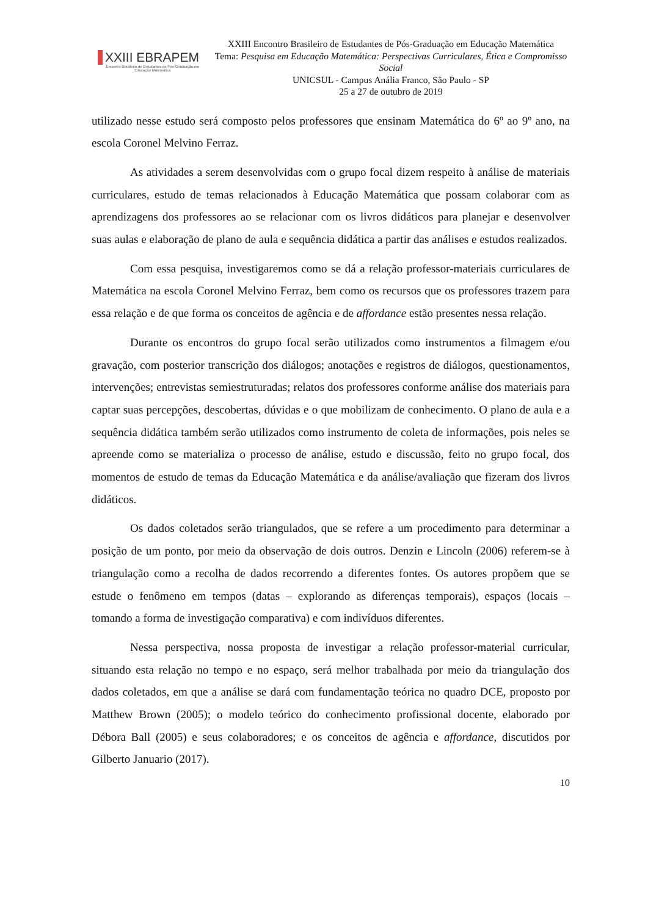XXIII EBRAPEM
Encontro Brasileiro de Estudantes de Pós-Graduação em Educação Matemática
XXIII Encontro Brasileiro de Estudantes de Pós-Graduação em Educação Matemática
Tema: Pesquisa em Educação Matemática: Perspectivas Curriculares, Ética e Compromisso Social
UNICSUL - Campus Anália Franco, São Paulo - SP
25 a 27 de outubro de 2019
utilizado nesse estudo será composto pelos professores que ensinam Matemática do 6º ao 9º ano, na escola Coronel Melvino Ferraz.
As atividades a serem desenvolvidas com o grupo focal dizem respeito à análise de materiais curriculares, estudo de temas relacionados à Educação Matemática que possam colaborar com as aprendizagens dos professores ao se relacionar com os livros didáticos para planejar e desenvolver suas aulas e elaboração de plano de aula e sequência didática a partir das análises e estudos realizados.
Com essa pesquisa, investigaremos como se dá a relação professor-materiais curriculares de Matemática na escola Coronel Melvino Ferraz, bem como os recursos que os professores trazem para essa relação e de que forma os conceitos de agência e de affordance estão presentes nessa relação.
Durante os encontros do grupo focal serão utilizados como instrumentos a filmagem e/ou gravação, com posterior transcrição dos diálogos; anotações e registros de diálogos, questionamentos, intervenções; entrevistas semiestruturadas; relatos dos professores conforme análise dos materiais para captar suas percepções, descobertas, dúvidas e o que mobilizam de conhecimento. O plano de aula e a sequência didática também serão utilizados como instrumento de coleta de informações, pois neles se apreende como se materializa o processo de análise, estudo e discussão, feito no grupo focal, dos momentos de estudo de temas da Educação Matemática e da análise/avaliação que fizeram dos livros didáticos.
Os dados coletados serão triangulados, que se refere a um procedimento para determinar a posição de um ponto, por meio da observação de dois outros. Denzin e Lincoln (2006) referem-se à triangulação como a recolha de dados recorrendo a diferentes fontes. Os autores propõem que se estude o fenômeno em tempos (datas – explorando as diferenças temporais), espaços (locais – tomando a forma de investigação comparativa) e com indivíduos diferentes.
Nessa perspectiva, nossa proposta de investigar a relação professor-material curricular, situando esta relação no tempo e no espaço, será melhor trabalhada por meio da triangulação dos dados coletados, em que a análise se dará com fundamentação teórica no quadro DCE, proposto por Matthew Brown (2005); o modelo teórico do conhecimento profissional docente, elaborado por Débora Ball (2005) e seus colaboradores; e os conceitos de agência e affordance, discutidos por Gilberto Januario (2017).
10